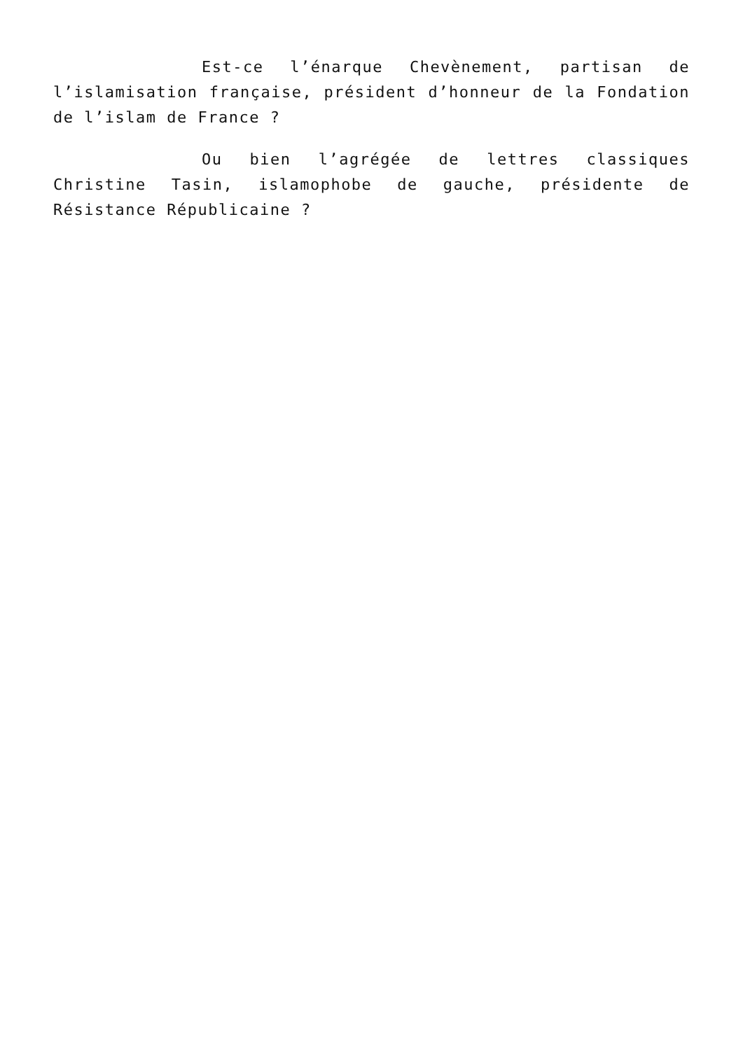Est-ce l’énarque Chevènement, partisan de l’islamisation française, président d’honneur de la Fondation de l’islam de France ?
Ou bien l’agrégée de lettres classiques Christine Tasin, islamophobe de gauche, présidente de Résistance Républicaine ?